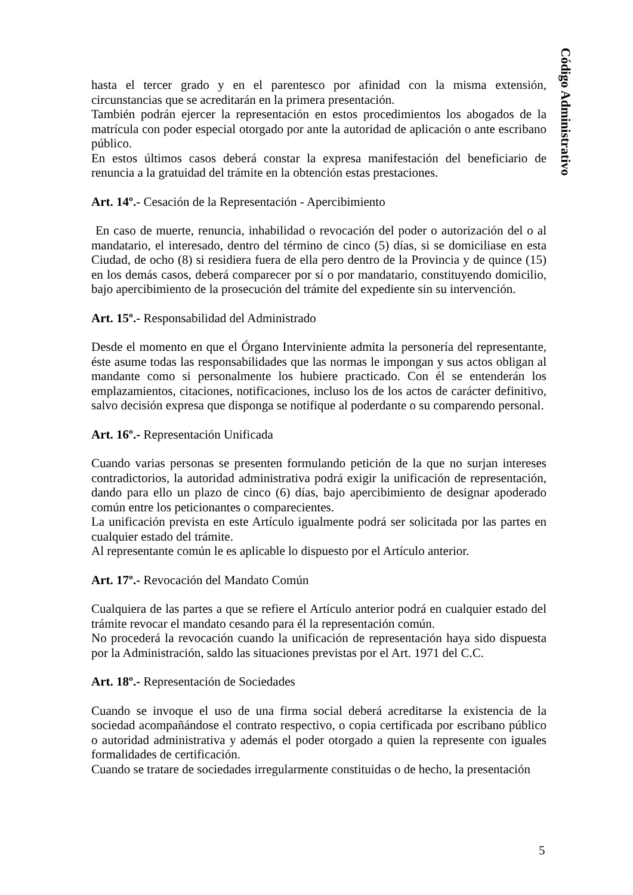Código Administrativo
hasta el tercer grado y en el parentesco por afinidad con la misma extensión, circunstancias que se acreditarán en la primera presentación.
También podrán ejercer la representación en estos procedimientos los abogados de la matrícula con poder especial otorgado por ante la autoridad de aplicación o ante escribano público.
En estos últimos casos deberá constar la expresa manifestación del beneficiario de renuncia a la gratuidad del trámite en la obtención estas prestaciones.
Art. 14º.- Cesación de la Representación - Apercibimiento
En caso de muerte, renuncia, inhabilidad o revocación del poder o autorización del o al mandatario, el interesado, dentro del término de cinco (5) días, si se domiciliase en esta Ciudad, de ocho (8) si residiera fuera de ella pero dentro de la Provincia y de quince (15) en los demás casos, deberá comparecer por sí o por mandatario, constituyendo domicilio, bajo apercibimiento de la prosecución del trámite del expediente sin su intervención.
Art. 15º.- Responsabilidad del Administrado
Desde el momento en que el Órgano Interviniente admita la personería del representante, éste asume todas las responsabilidades que las normas le impongan y sus actos obligan al mandante como si personalmente los hubiere practicado. Con él se entenderán los emplazamientos, citaciones, notificaciones, incluso los de los actos de carácter definitivo, salvo decisión expresa que disponga se notifique al poderdante o su comparendo personal.
Art. 16º.- Representación Unificada
Cuando varias personas se presenten formulando petición de la que no surjan intereses contradictorios, la autoridad administrativa podrá exigir la unificación de representación, dando para ello un plazo de cinco (6) días, bajo apercibimiento de designar apoderado común entre los peticionantes o comparecientes.
La unificación prevista en este Artículo igualmente podrá ser solicitada por las partes en cualquier estado del trámite.
Al representante común le es aplicable lo dispuesto por el Artículo anterior.
Art. 17º.- Revocación del Mandato Común
Cualquiera de las partes a que se refiere el Artículo anterior podrá en cualquier estado del trámite revocar el mandato cesando para él la representación común.
No procederá la revocación cuando la unificación de representación haya sido dispuesta por la Administración, saldo las situaciones previstas por el Art. 1971 del C.C.
Art. 18º.- Representación de Sociedades
Cuando se invoque el uso de una firma social deberá acreditarse la existencia de la sociedad acompañándose el contrato respectivo, o copia certificada por escribano público o autoridad administrativa y además el poder otorgado a quien la represente con iguales formalidades de certificación.
Cuando se tratare de sociedades irregularmente constituidas o de hecho, la presentación
5